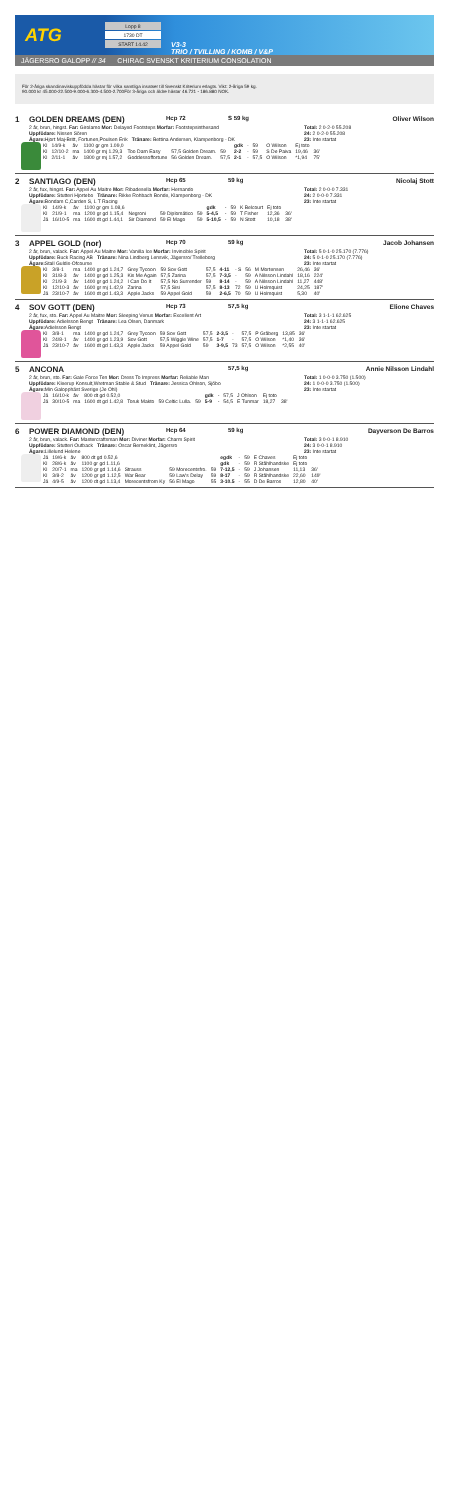ATG
Lopp 8
1730 DT
START 14.42
V3-3
TRIO / TVILLING / KOMB / V&P
JÄGERSRO GALOPP // 34 CHIRAC SVENSKT KRITERIUM CONSOLATION
För 2-åriga skandinaviskuppfödda hästar för vilka samtliga insatser till Svenskt Kriterium erlagts. Vikt: 2-åriga 59 kg.
90.000 kr 45.000-22.500-9.000-6.300-4.500-2.700För 3-åriga och äldre hästar 46.721 - 186.880 NOK.
1 GOLDEN DREAMS (DEN) Hcp 72 S 59 kg Oliver Wilson
2 år, brun, hingst. Far: Girolamo Mor: Delayed Footsteps Morfar: Footstepsinthesand
Uppfödare: Nissen Sören
Ägare: Hjort Maj-Britt, Fortunen,Poulsen Erik Tränare: Bettina Andersen, Klampenborg - DK
Total: 2 0-2-0 55.208
24: 2 0-2-0 55.208
23: Inte startat
| Kl | 14/9-k | åv | 1100 gr gm 1.09,0 | | | | gdk | - | 59 | O Wilson | Ej toto | |
| Kl | 12/10-2 | ma | 1400 gr mj 1.29,3 | Too Darn Easy | 57,5 Golden Dream. | 59 | 2-2 | - | 59 | S De Paiva | 19,46 | 36' |
| Kl | 2/11-1 | åv | 1800 gr mj 1.57,2 | Goddessoffortune | 56 Golden Dream. | 57,5 | 2-1 | - | 57,5 | O Wilson | *1,94 | 75' |
2 SANTIAGO (DEN) Hcp 65 59 kg Nicolaj Stott
2 år, fux, hingst. Far: Appel Au Maitre Mor: Ribadesella Morfar: Hernando
Uppfödare: Stutteri Hjortebo Tränare: Rikke Rohbach Bonde, Klampenborg - DK
Ägare: Bondam C,Carden S, L T Racing
Total: 2 0-0-0 7.331
24: 2 0-0-0 7.331
23: Inte startat
| Kl | 14/9-k | åv | 1100 gr gm 1.08,6 | | | | gdk | - | 59 | K Belcourt | Ej toto | |
| Kl | 21/9-1 | ma | 1200 gr gd 1.15,4 | Negroni | 59 Diplomático | 59 | 5-4,5 | - | 59 | T Fisher | 12,36 | 36' |
| Jä | 16/10-5 | ma | 1600 dt gd 1.44,1 | Sir Diamond | 59 El Mago | 59 | 5-10,5 | - | 59 | N Stott | 10,18 | 38' |
3 APPEL GOLD (nor) Hcp 70 59 kg Jacob Johansen
2 år, brun, valack. Far: Appel Au Maitre Mor: Vanilla Ice Morfar: Invincible Spirit
Uppfödare: Buck Racing AB Tränare: Nina Lindberg Lensvik, Jägersro/ Trelleborg
Ägare: Stall Guldis-Ofcourse
Total: 5 0-1-0 25.170 (7.776)
24: 5 0-1-0 25.170 (7.776)
23: Inte startat
| Kl | 3/8-1 | ma | 1400 gr gd 1.24,7 | Grey Tycoon | 59 Sov Gott | 57,5 | 4-11 | - S | 56 | M Mortensen | 26,46 | 36' |
| Kl | 31/8-3 | åv | 1400 gr gd 1.25,3 | Kis Me Again | 57,5 Zarina | 57,5 | 7-3,5 | - | 59 | A Nilsson Lindahl | 18,16 | 224' |
| Kl | 21/9-3 | åv | 1400 gr gd 1.24,2 | I Can Do It | 57,5 No Surrender | 59 | 8-14 | - | 59 | A Nilsson Lindahl | 11,27 | 448' |
| Kl | 12/10-3 | åv | 1600 gr mj 1.42,9 | Zarina | 57,5 Sisi | 57,5 | 8-13 | 72 | 59 | U Holmquist | 24,25 | 187' |
| Jä | 23/10-7 | åv | 1600 dt gd 1.43,3 | Apple Jacks | 59 Appel Gold | 59 | 2-6,5 | 70 | 59 | U Holmquist | 5,30 | 40' |
4 SOV GOTT (DEN) Hcp 73 57,5 kg Elione Chaves
2 år, fux, sto. Far: Appel Au Maitre Mor: Sleeping Venus Morfar: Excellent Art
Uppfödare: Adielsson Bengt Tränare: Lea Olsen, Danmark
Ägare: Adielsson Bengt
Total: 3 1-1-1 62.625
24: 3 1-1-1 62.625
23: Inte startat
| Kl | 3/8-1 | ma | 1400 gr gd 1.24,7 | Grey Tycoon | 59 Sov Gott | 57,5 | 2-3,5 | - | 57,5 | P Gråberg | 13,85 | 36' |
| Kl | 24/8-1 | åv | 1400 gr gd 1.23,9 | Sov Gott | 57,5 Wiggle Wine | 57,5 | 1-7 | - | 57,5 | O Wilson | *1,40 | 36' |
| Jä | 23/10-7 | åv | 1600 dt gd 1.43,3 | Apple Jacks | 59 Appel Gold | 59 | 3-9,5 | 73 | 57,5 | O Wilson | *2,55 | 40' |
5 ANCONA 57,5 kg Annie Nilsson Lindahl
2 år, brun, sto. Far: Gale Force Ten Mor: Dress To Impress Morfar: Reliable Man
Uppfödare: Kleerup Konsult,Wretman Stable & Stud Tränare: Jessica Ohlson, Sjöbo
Ägare: Min Galopphäst Sverige (Je Ohl)
Total: 1 0-0-0 3.750 (1.500)
24: 1 0-0-0 3.750 (1.500)
23: Inte startat
| Jä | 16/10-k | åv | 800 dt gd 0.52,0 | | | | gdk | - | 57,5 | J Ohlson | Ej toto | |
| Jä | 30/10-5 | ma | 1600 dt gd 1.42,8 | Toruk Makto | 59 Celtic Lulla. | 59 | 5-9 | - | 54,5 | E Tunmar | 18,27 | 38' |
6 POWER DIAMOND (DEN) Hcp 64 59 kg Dayverson De Barros
2 år, brun, valack. Far: Mastercraftsman Mor: Diviner Morfar: Charm Spirit
Uppfödare: Stutteri Outback Tränare: Oscar Berneklint, Jägersro
Ägare: Lillelund Helene
Total: 3 0-0-1 8.910
24: 3 0-0-1 8.910
23: Inte startat
| Jä | 19/6-k | åv | 800 dt gd 0.52,6 | | | | egdk | - | 59 | E Chaves | Ej toto | |
| Kl | 28/6-k | åv | 1100 gr gd 1.11,6 | | | | gdk | - | 59 | R Ståhlhandske | Ej toto | |
| Kl | 20/7-1 | ma | 1200 gr gd 1.14,6 | Strauss | 59 Morecentsfro. | 59 | 7-12,5 | - | 59 | J Johansen | 11,13 | 36' |
| Kl | 3/8-2 | åv | 1200 gr gd 1.12,5 | War Bear | 59 Law's Delay | 59 | 8-17 | - | 59 | R Ståhlhandske | 22,60 | 149' |
| Jä | 4/9-5 | åv | 1200 dt gd 1.13,4 | Morecentsfrom Ky | 56 El Mago | 55 | 3-10.5 | - | 55 | D De Barros | 12,80 | 40' |